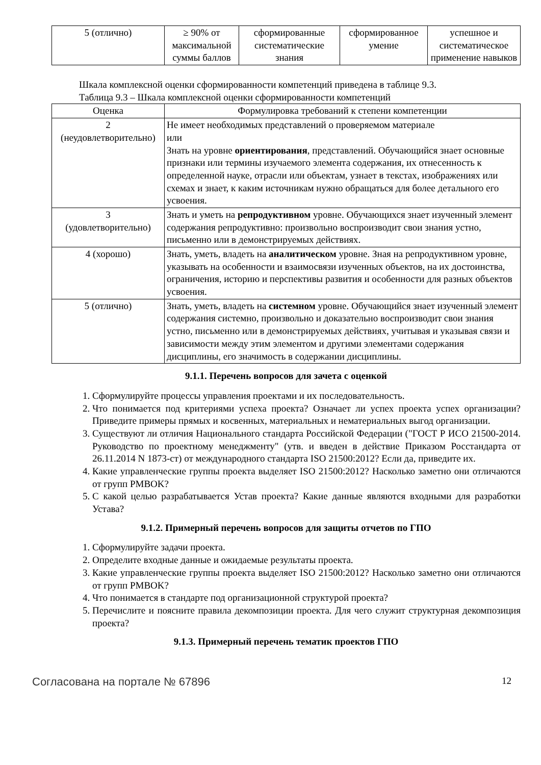| 5 (отлично) | ≥ 90% от максимальной суммы баллов | сформированные систематические знания | сформированное умение | успешное и систематическое применение навыков |
Шкала комплексной оценки сформированности компетенций приведена в таблице 9.3.
Таблица 9.3 – Шкала комплексной оценки сформированности компетенций
| Оценка | Формулировка требований к степени компетенции |
| --- | --- |
| 2 (неудовлетворительно) | Не имеет необходимых представлений о проверяемом материале или Знать на уровне ориентирования , представлений. Обучающийся знает основные признаки или термины изучаемого элемента содержания, их отнесенность к определенной науке, отрасли или объектам, узнает в текстах, изображениях или схемах и знает, к каким источникам нужно обращаться для более детального его усвоения. |
| 3 (удовлетворительно) | Знать и уметь на репродуктивном уровне. Обучающихся знает изученный элемент содержания репродуктивно: произвольно воспроизводит свои знания устно, письменно или в демонстрируемых действиях. |
| 4 (хорошо) | Знать, уметь, владеть на аналитическом уровне. Зная на репродуктивном уровне, указывать на особенности и взаимосвязи изученных объектов, на их достоинства, ограничения, историю и перспективы развития и особенности для разных объектов усвоения. |
| 5 (отлично) | Знать, уметь, владеть на системном уровне. Обучающийся знает изученный элемент содержания системно, произвольно и доказательно воспроизводит свои знания устно, письменно или в демонстрируемых действиях, учитывая и указывая связи и зависимости между этим элементом и другими элементами содержания дисциплины, его значимость в содержании дисциплины. |
9.1.1. Перечень вопросов для зачета с оценкой
1. Сформулируйте процессы управления проектами и их последовательность.
2. Что понимается под критериями успеха проекта? Означает ли успех проекта успех организации? Приведите примеры прямых и косвенных, материальных и нематериальных выгод организации.
3. Существуют ли отличия Национального стандарта Российской Федерации ("ГОСТ Р ИСО 21500-2014. Руководство по проектному менеджменту" (утв. и введен в действие Приказом Росстандарта от 26.11.2014 N 1873-ст) от международного стандарта ISO 21500:2012? Если да, приведите их.
4. Какие управленческие группы проекта выделяет ISO 21500:2012? Насколько заметно они отличаются от групп PMBOK?
5. С какой целью разрабатывается Устав проекта? Какие данные являются входными для разработки Устава?
9.1.2. Примерный перечень вопросов для защиты отчетов по ГПО
1. Сформулируйте задачи проекта.
2. Определите входные данные и ожидаемые результаты проекта.
3. Какие управленческие группы проекта выделяет ISO 21500:2012? Насколько заметно они отличаются от групп PMBOK?
4. Что понимается в стандарте под организационной структурой проекта?
5. Перечислите и поясните правила декомпозиции проекта. Для чего служит структурная декомпозиция проекта?
9.1.3. Примерный перечень тематик проектов ГПО
Согласована на портале № 67896 12